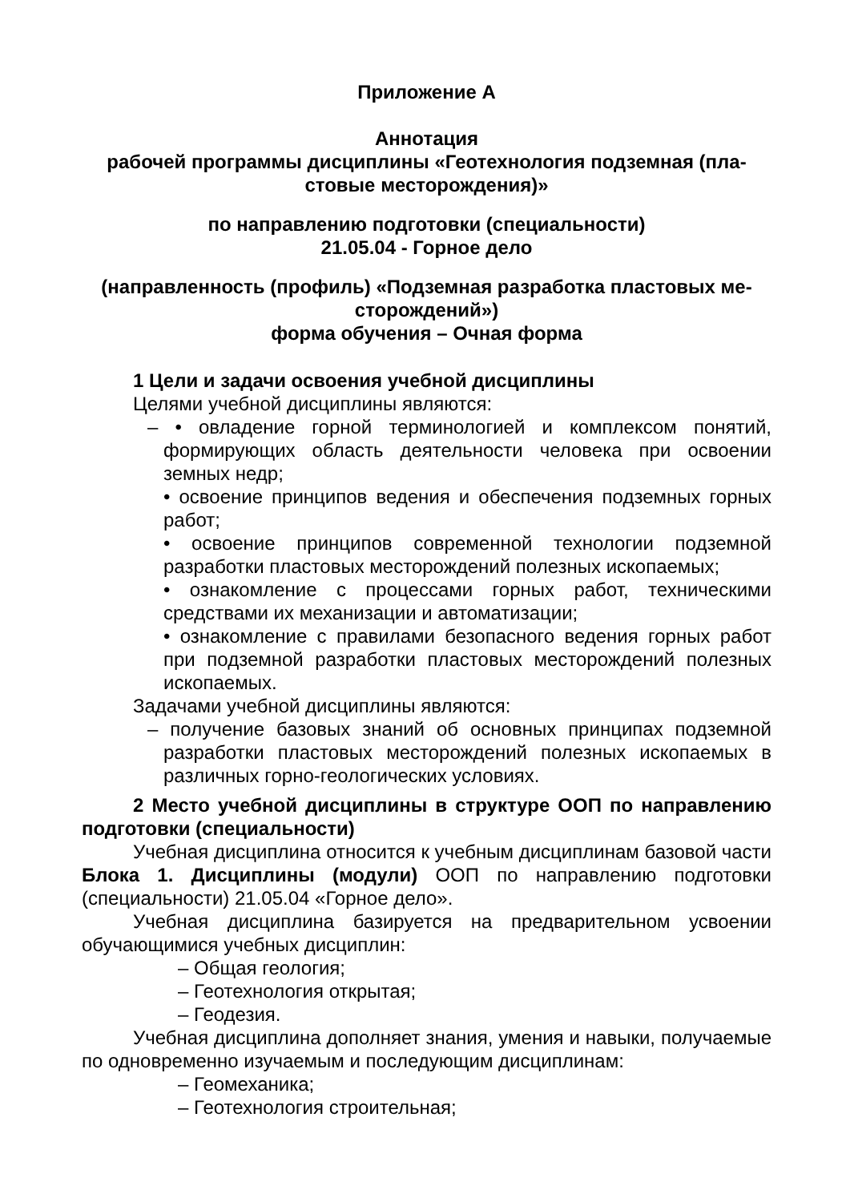Приложение А
Аннотация
рабочей программы дисциплины «Геотехнология подземная (пла-
стовые месторождения)»
по направлению подготовки (специальности)
21.05.04 - Горное дело
(направленность (профиль) «Подземная разработка пластовых ме-
сторождений»)
форма обучения – Очная форма
1 Цели и задачи освоения учебной дисциплины
Целями учебной дисциплины являются:
– • овладение горной терминологией и комплексом понятий, формирующих область деятельности человека при освоении земных недр;
• освоение принципов ведения и обеспечения подземных горных работ;
• освоение принципов современной технологии подземной разработки пластовых месторождений полезных ископаемых;
• ознакомление с процессами горных работ, техническими средствами их механизации и автоматизации;
• ознакомление с правилами безопасного ведения горных работ при подземной разработки пластовых месторождений полезных ископаемых.
Задачами учебной дисциплины являются:
– получение базовых знаний об основных принципах подземной разработки пластовых месторождений полезных ископаемых в различных горно-геологических условиях.
2 Место учебной дисциплины в структуре ООП по направлению подготовки (специальности)
Учебная дисциплина относится к учебным дисциплинам базовой части Блока 1. Дисциплины (модули) ООП по направлению подготовки (специальности) 21.05.04 «Горное дело».
Учебная дисциплина базируется на предварительном усвоении обучающимися учебных дисциплин:
– Общая геология;
– Геотехнология открытая;
– Геодезия.
Учебная дисциплина дополняет знания, умения и навыки, получаемые по одновременно изучаемым и последующим дисциплинам:
– Геомеханика;
– Геотехнология строительная;